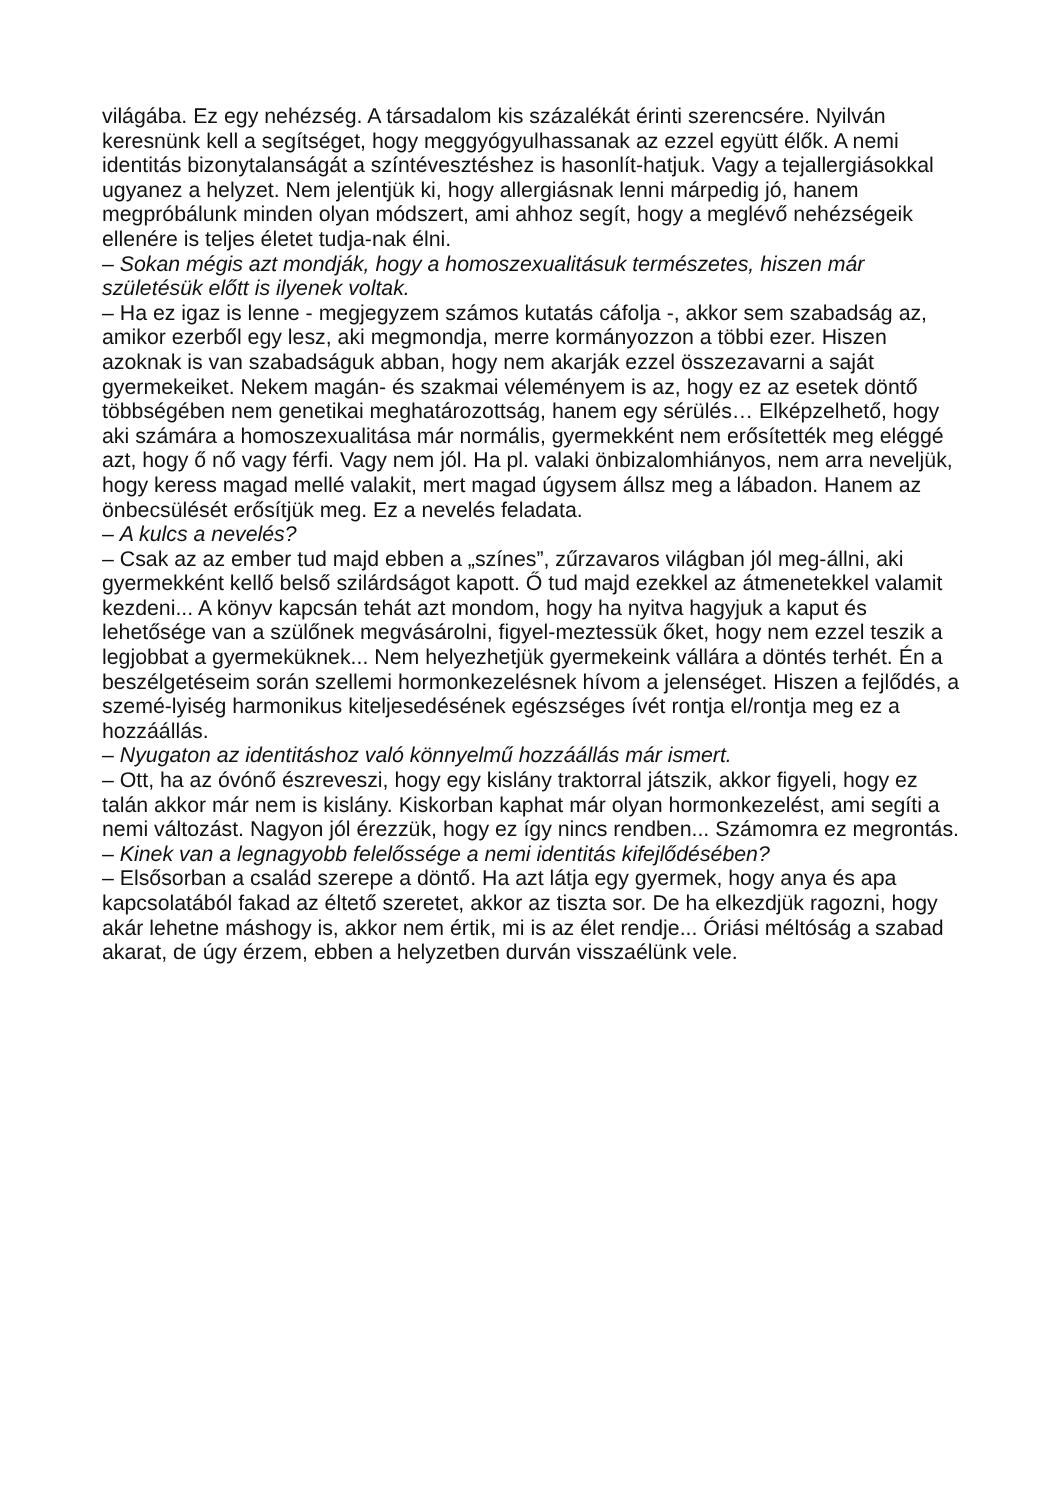világába. Ez egy nehézség. A társadalom kis százalékát érinti szerencsére. Nyilván keresnünk kell a segítséget, hogy meggyógyulhassanak az ezzel együtt élők. A nemi identitás bizonytalanságát a színtévesztéshez is hasonlít-hatjuk. Vagy a tejallergiásokkal ugyanez a helyzet. Nem jelentjük ki, hogy allergiásnak lenni márpedig jó, hanem megpróbálunk minden olyan módszert, ami ahhoz segít, hogy a meglévő nehézségeik ellenére is teljes életet tudja-nak élni.
– Sokan mégis azt mondják, hogy a homoszexualitásuk természetes, hiszen már születésük előtt is ilyenek voltak.
– Ha ez igaz is lenne - megjegyzem számos kutatás cáfolja -, akkor sem szabadság az, amikor ezerből egy lesz, aki megmondja, merre kormányozzon a többi ezer. Hiszen azoknak is van szabadságuk abban, hogy nem akarják ezzel összezavarni a saját gyermekeiket. Nekem magán- és szakmai véleményem is az, hogy ez az esetek döntő többségében nem genetikai meghatározottság, hanem egy sérülés… Elképzelhető, hogy aki számára a homoszexualitása már normális, gyermekként nem erősítették meg eléggé azt, hogy ő nő vagy férfi. Vagy nem jól. Ha pl. valaki önbizalomhiányos, nem arra neveljük, hogy keress magad mellé valakit, mert magad úgysem állsz meg a lábadon. Hanem az önbecsülését erősítjük meg. Ez a nevelés feladata.
– A kulcs a nevelés?
– Csak az az ember tud majd ebben a „színes”, zűrzavaros világban jól meg-állni, aki gyermekként kellő belső szilárdságot kapott. Ő tud majd ezekkel az átmenetekkel valamit kezdeni... A könyv kapcsán tehát azt mondom, hogy ha nyitva hagyjuk a kaput és lehetősége van a szülőnek megvásárolni, figyel-meztessük őket, hogy nem ezzel teszik a legjobbat a gyermeküknek... Nem helyezhetjük gyermekeink vállára a döntés terhét. Én a beszélgetéseim során szellemi hormonkezelésnek hívom a jelenséget. Hiszen a fejlődés, a szemé-lyiség harmonikus kiteljesedésének egészséges ívét rontja el/rontja meg ez a hozzáállás.
– Nyugaton az identitáshoz való könnyelmű hozzáállás már ismert.
– Ott, ha az óvónő észreveszi, hogy egy kislány traktorral játszik, akkor figyeli, hogy ez talán akkor már nem is kislány. Kiskorban kaphat már olyan hormonkezelést, ami segíti a nemi változást. Nagyon jól érezzük, hogy ez így nincs rendben... Számomra ez megrontás.
– Kinek van a legnagyobb felelőssége a nemi identitás kifejlődésében?
– Elsősorban a család szerepe a döntő. Ha azt látja egy gyermek, hogy anya és apa kapcsolatából fakad az éltető szeretet, akkor az tiszta sor. De ha elkezdjük ragozni, hogy akár lehetne máshogy is, akkor nem értik, mi is az élet rendje... Óriási méltóság a szabad akarat, de úgy érzem, ebben a helyzetben durván visszaélünk vele.